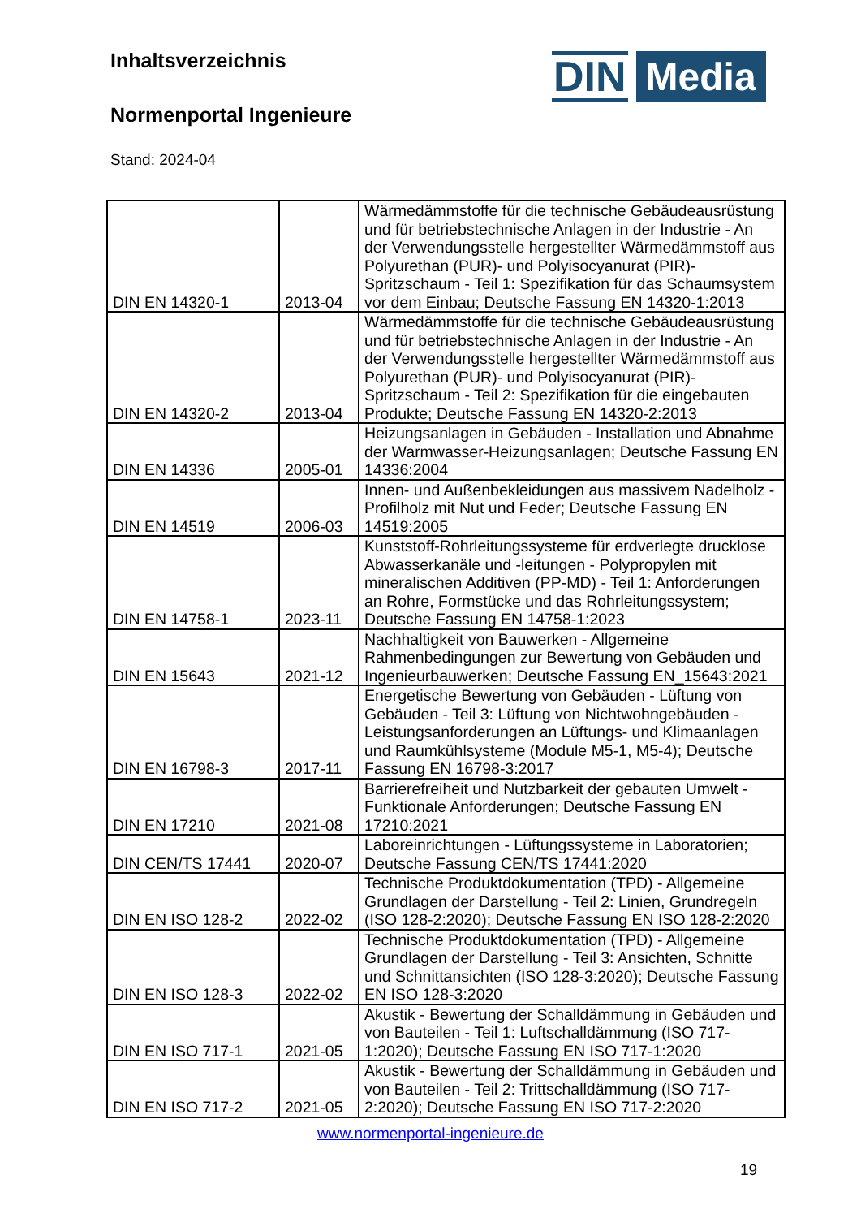Inhaltsverzeichnis
Normenportal Ingenieure
Stand: 2024-04
DIN Media
| DIN EN 14320-1 | 2013-04 | Wärmedämmstoffe für die technische Gebäudeausrüstung und für betriebstechnische Anlagen in der Industrie - An der Verwendungsstelle hergestellter Wärmedämmstoff aus Polyurethan (PUR)- und Polyisocyanurat (PIR)-Spritzschaum - Teil 1: Spezifikation für das Schaumsystem vor dem Einbau; Deutsche Fassung EN 14320-1:2013 |
| DIN EN 14320-2 | 2013-04 | Wärmedämmstoffe für die technische Gebäudeausrüstung und für betriebstechnische Anlagen in der Industrie - An der Verwendungsstelle hergestellter Wärmedämmstoff aus Polyurethan (PUR)- und Polyisocyanurat (PIR)-Spritzschaum - Teil 2: Spezifikation für die eingebauten Produkte; Deutsche Fassung EN 14320-2:2013 |
| DIN EN 14336 | 2005-01 | Heizungsanlagen in Gebäuden - Installation und Abnahme der Warmwasser-Heizungsanlagen; Deutsche Fassung EN 14336:2004 |
| DIN EN 14519 | 2006-03 | Innen- und Außenbekleidungen aus massivem Nadelholz - Profilholz mit Nut und Feder; Deutsche Fassung EN 14519:2005 |
| DIN EN 14758-1 | 2023-11 | Kunststoff-Rohrleitungssysteme für erdverlegte drucklose Abwasserkanäle und -leitungen - Polypropylen mit mineralischen Additiven (PP-MD) - Teil 1: Anforderungen an Rohre, Formstücke und das Rohrleitungssystem; Deutsche Fassung EN 14758-1:2023 |
| DIN EN 15643 | 2021-12 | Nachhaltigkeit von Bauwerken - Allgemeine Rahmenbedingungen zur Bewertung von Gebäuden und Ingenieurbauwerken; Deutsche Fassung EN_15643:2021 |
| DIN EN 16798-3 | 2017-11 | Energetische Bewertung von Gebäuden - Lüftung von Gebäuden - Teil 3: Lüftung von Nichtwohngebäuden - Leistungsanforderungen an Lüftungs- und Klimaanlagen und Raumkühlsysteme (Module M5-1, M5-4); Deutsche Fassung EN 16798-3:2017 |
| DIN EN 17210 | 2021-08 | Barrierefreiheit und Nutzbarkeit der gebauten Umwelt - Funktionale Anforderungen; Deutsche Fassung EN 17210:2021 |
| DIN CEN/TS 17441 | 2020-07 | Laboreinrichtungen - Lüftungssysteme in Laboratorien; Deutsche Fassung CEN/TS 17441:2020 |
| DIN EN ISO 128-2 | 2022-02 | Technische Produktdokumentation (TPD) - Allgemeine Grundlagen der Darstellung - Teil 2: Linien, Grundregeln (ISO 128-2:2020); Deutsche Fassung EN ISO 128-2:2020 |
| DIN EN ISO 128-3 | 2022-02 | Technische Produktdokumentation (TPD) - Allgemeine Grundlagen der Darstellung - Teil 3: Ansichten, Schnitte und Schnittansichten (ISO 128-3:2020); Deutsche Fassung EN ISO 128-3:2020 |
| DIN EN ISO 717-1 | 2021-05 | Akustik - Bewertung der Schalldämmung in Gebäuden und von Bauteilen - Teil 1: Luftschalldämmung (ISO 717-1:2020); Deutsche Fassung EN ISO 717-1:2020 |
| DIN EN ISO 717-2 | 2021-05 | Akustik - Bewertung der Schalldämmung in Gebäuden und von Bauteilen - Teil 2: Trittschalldämmung (ISO 717-2:2020); Deutsche Fassung EN ISO 717-2:2020 |
www.normenportal-ingenieure.de
19